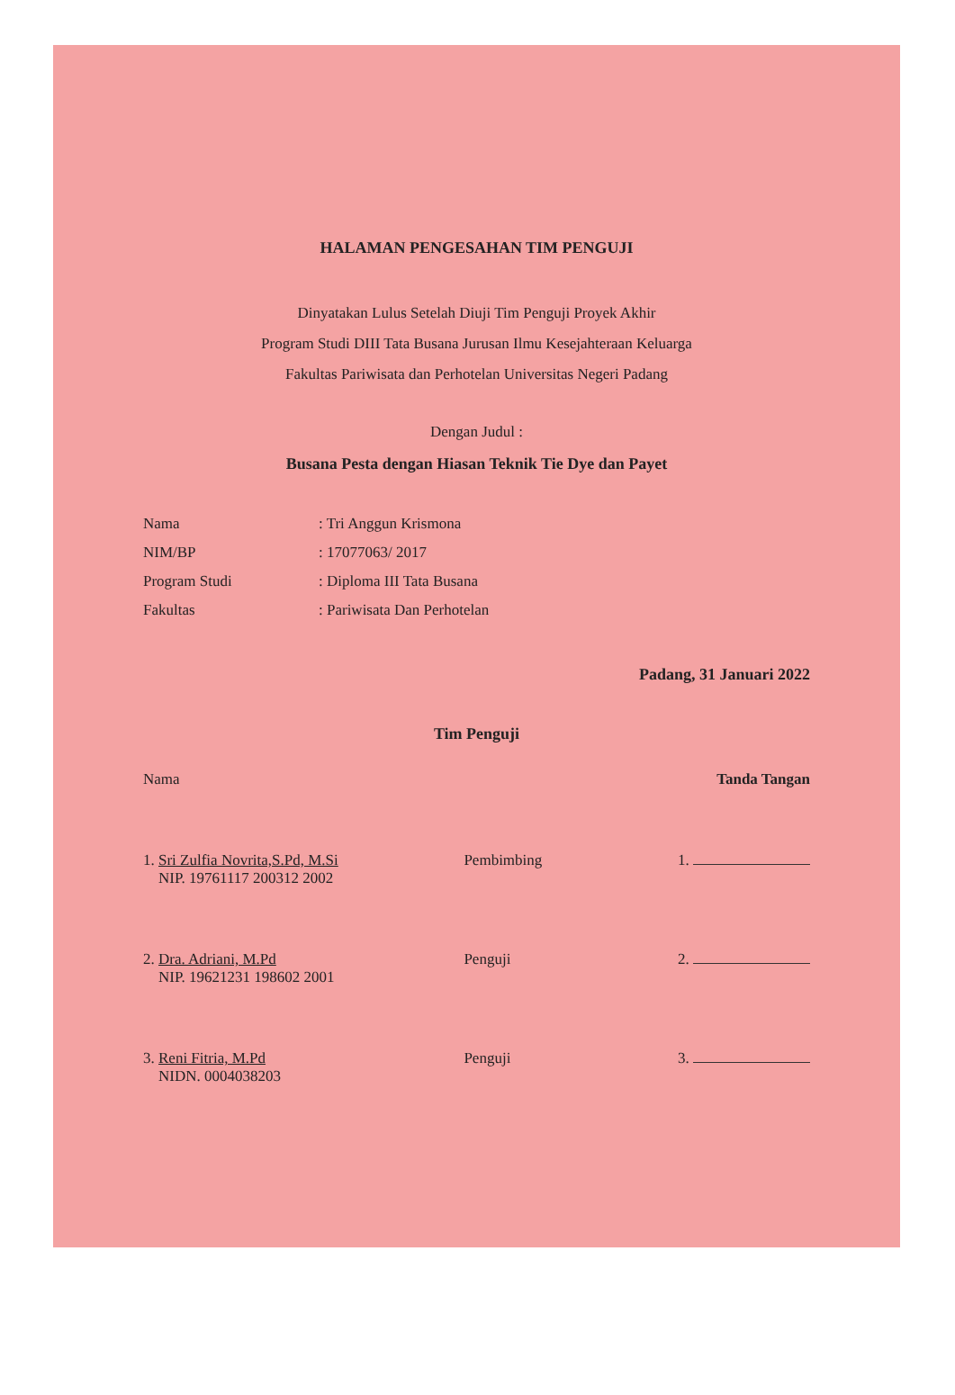HALAMAN PENGESAHAN TIM PENGUJI
Dinyatakan Lulus Setelah Diuji Tim Penguji Proyek Akhir
Program Studi DIII Tata Busana Jurusan Ilmu Kesejahteraan Keluarga
Fakultas Pariwisata dan Perhotelan Universitas Negeri Padang
Dengan Judul :
Busana Pesta dengan Hiasan Teknik Tie Dye dan Payet
| Nama | : Tri Anggun Krismona |
| NIM/BP | : 17077063/ 2017 |
| Program Studi | : Diploma III Tata Busana |
| Fakultas | : Pariwisata Dan Perhotelan |
Padang, 31 Januari 2022
Tim Penguji
| Nama | | Tanda Tangan |
| 1. Sri Zulfia Novrita,S.Pd, M.Si NIP. 19761117 200312 2002 | Pembimbing | 1. |
| 2. Dra. Adriani, M.Pd NIP. 19621231 198602 2001 | Penguji | 2. |
| 3. Reni Fitria, M.Pd NIDN. 0004038203 | Penguji | 3. |